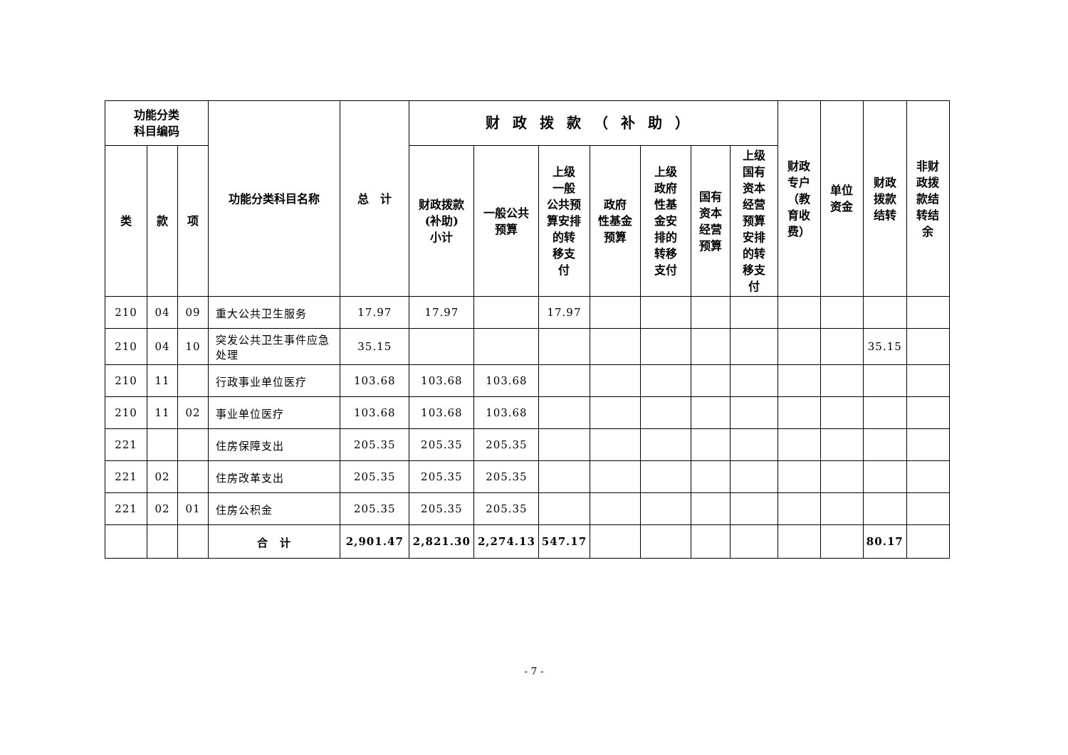| 功能分类 科目编码 | | | 功能分类科目名称 | 总 计 | 财政拨款（补助） | | | | | | | 财政 专户 （教 育收 费） | 单位 资金 | 财政 拨款 结转 | 非财 政拨 款结 转结 余 |
| --- | --- | --- | --- | --- | --- | --- | --- | --- | --- | --- | --- | --- | --- | --- | --- |
| 类 | 款 | 项 | | | 财政拨款 (补助) 小计 | 一般公共 预算 | 上级 一般 公共预 算安排 的转 移支 付 | 政府 性基金 预算 | 上级 政府 性基 金安 排的 转移 支付 | 国有 资本 经营 预算 | 上级 国有 资本 经营 预算 安排 的转 移支 付 | | | | |
| 210 | 04 | 09 | 重大公共卫生服务 | 17.97 | 17.97 | | 17.97 | | | | | | | | |
| 210 | 04 | 10 | 突发公共卫生事件应急处理 | 35.15 | | | | | | | | | | 35.15 | |
| 210 | 11 | | 行政事业单位医疗 | 103.68 | 103.68 | 103.68 | | | | | | | | | |
| 210 | 11 | 02 | 事业单位医疗 | 103.68 | 103.68 | 103.68 | | | | | | | | | |
| 221 | | | 住房保障支出 | 205.35 | 205.35 | 205.35 | | | | | | | | | |
| 221 | 02 | | 住房改革支出 | 205.35 | 205.35 | 205.35 | | | | | | | | | |
| 221 | 02 | 01 | 住房公积金 | 205.35 | 205.35 | 205.35 | | | | | | | | | |
| | | | 合 计 | 2,901.47 | 2,821.30 | 2,274.13 | 547.17 | | | | | | | 80.17 | |
- 7 -